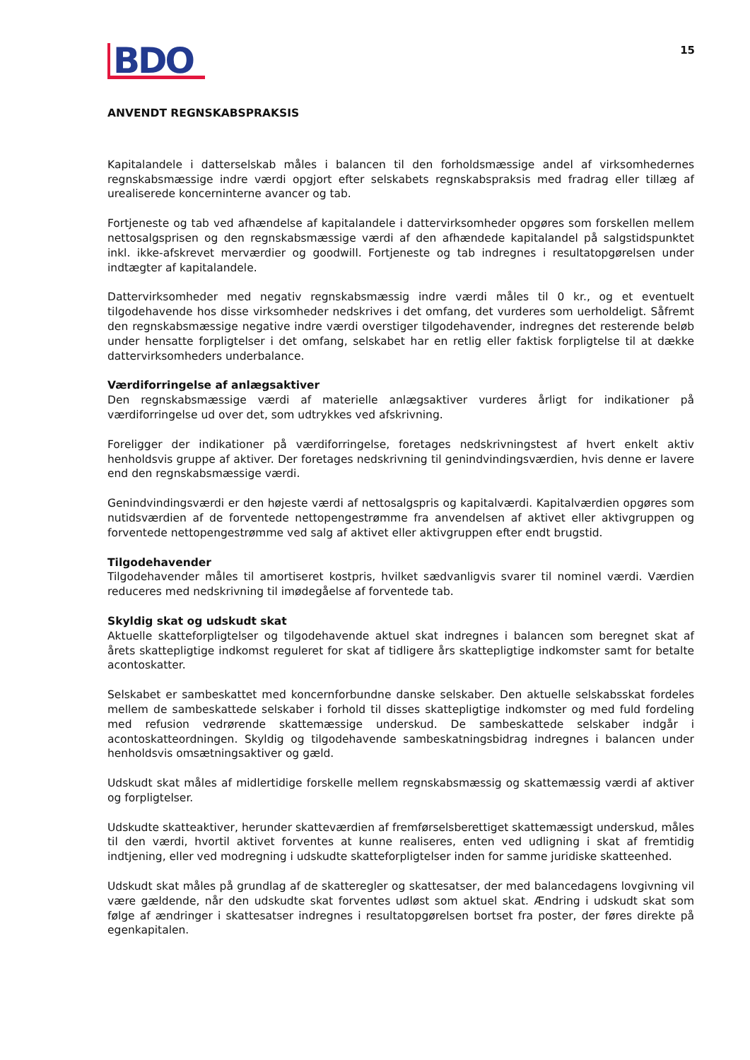BDO
15
ANVENDT REGNSKABSPRAKSIS
Kapitalandele i datterselskab måles i balancen til den forholdsmæssige andel af virksomhedernes regnskabsmæssige indre værdi opgjort efter selskabets regnskabspraksis med fradrag eller tillæg af urealiserede koncerninterne avancer og tab.
Fortjeneste og tab ved afhændelse af kapitalandele i dattervirksomheder opgøres som forskellen mellem nettosalgsprisen og den regnskabsmæssige værdi af den afhændede kapitalandel på salgstidspunktet inkl. ikke-afskrevet merværdier og goodwill. Fortjeneste og tab indregnes i resultatopgørelsen under indtægter af kapitalandele.
Dattervirksomheder med negativ regnskabsmæssig indre værdi måles til 0 kr., og et eventuelt tilgodehavende hos disse virksomheder nedskrives i det omfang, det vurderes som uerholdeligt. Såfremt den regnskabsmæssige negative indre værdi overstiger tilgodehavender, indregnes det resterende beløb under hensatte forpligtelser i det omfang, selskabet har en retlig eller faktisk forpligtelse til at dække dattervirksomheders underbalance.
Værdiforringelse af anlægsaktiver
Den regnskabsmæssige værdi af materielle anlægsaktiver vurderes årligt for indikationer på værdiforringelse ud over det, som udtrykkes ved afskrivning.
Foreligger der indikationer på værdiforringelse, foretages nedskrivningstest af hvert enkelt aktiv henholdsvis gruppe af aktiver. Der foretages nedskrivning til genindvindingsværdien, hvis denne er lavere end den regnskabsmæssige værdi.
Genindvindingsværdi er den højeste værdi af nettosalgspris og kapitalværdi. Kapitalværdien opgøres som nutidsværdien af de forventede nettopengestrømme fra anvendelsen af aktivet eller aktivgruppen og forventede nettopengestrømme ved salg af aktivet eller aktivgruppen efter endt brugstid.
Tilgodehavender
Tilgodehavender måles til amortiseret kostpris, hvilket sædvanligvis svarer til nominel værdi. Værdien reduceres med nedskrivning til imødegåelse af forventede tab.
Skyldig skat og udskudt skat
Aktuelle skatteforpligtelser og tilgodehavende aktuel skat indregnes i balancen som beregnet skat af årets skattepligtige indkomst reguleret for skat af tidligere års skattepligtige indkomster samt for betalte acontoskatter.
Selskabet er sambeskattet med koncernforbundne danske selskaber. Den aktuelle selskabsskat fordeles mellem de sambeskattede selskaber i forhold til disses skattepligtige indkomster og med fuld fordeling med refusion vedrørende skattemæssige underskud. De sambeskattede selskaber indgår i acontoskatteordningen. Skyldig og tilgodehavende sambeskatningsbidrag indregnes i balancen under henholdsvis omsætningsaktiver og gæld.
Udskudt skat måles af midlertidige forskelle mellem regnskabsmæssig og skattemæssig værdi af aktiver og forpligtelser.
Udskudte skatteaktiver, herunder skatteværdien af fremførselsberettiget skattemæssigt underskud, måles til den værdi, hvortil aktivet forventes at kunne realiseres, enten ved udligning i skat af fremtidig indtjening, eller ved modregning i udskudte skatteforpligtelser inden for samme juridiske skatteenhed.
Udskudt skat måles på grundlag af de skatteregler og skattesatser, der med balancedagens lovgivning vil være gældende, når den udskudte skat forventes udløst som aktuel skat. Ændring i udskudt skat som følge af ændringer i skattesatser indregnes i resultatopgørelsen bortset fra poster, der føres direkte på egenkapitalen.